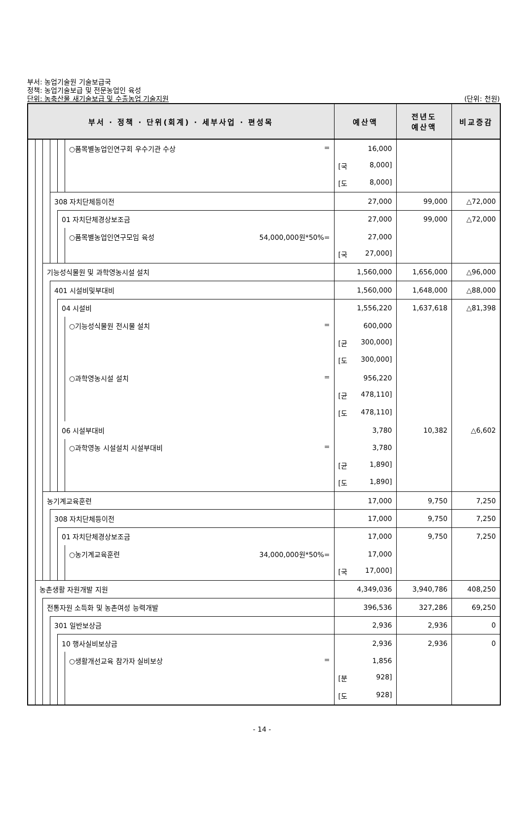부서: 농업기술원 기술보급국
정책: 농업기술보급 및 전문농업인 육성
단위: 농축산물 새기술보급 및 수출농업 기술지원
(단위: 천원)
| 부서 · 정책 · 단위(회계) · 세부사업 · 편성목 | | | | | | 예산액 | 전년도 예산액 | 비교증감 |
| --- | --- | --- | --- | --- | --- | --- | --- | --- |
| | | | | | ○품목별농업인연구회 우수기관 수상 = | 16,000 | | |
| | | | | | | [국 8,000] | | |
| | | | | | | [도 8,000] | | |
| | | | 308 자치단체등이전 | | | 27,000 | 99,000 | △72,000 |
| | | | | 01 자치단체경상보조금 | | 27,000 | 99,000 | △72,000 |
| | | | | | ○품목별농업인연구모임 육성 54,000,000원*50%= | 27,000 | | |
| | | | | | | [국 27,000] | | |
| | | 기능성식물원 및 과학영농시설 설치 | | | | 1,560,000 | 1,656,000 | △96,000 |
| | | | 401 시설비및부대비 | | | 1,560,000 | 1,648,000 | △88,000 |
| | | | | 04 시설비 | | 1,556,220 | 1,637,618 | △81,398 |
| | | | | | ○기능성식물원 전시물 설치 = | 600,000 | | |
| | | | | | | [균 300,000] | | |
| | | | | | | [도 300,000] | | |
| | | | | | ○과학영농시설 설치 = | 956,220 | | |
| | | | | | | [균 478,110] | | |
| | | | | | | [도 478,110] | | |
| | | | | 06 시설부대비 | | 3,780 | 10,382 | △6,602 |
| | | | | | ○과학영농 시설설치 시설부대비 = | 3,780 | | |
| | | | | | | [균 1,890] | | |
| | | | | | | [도 1,890] | | |
| | | 농기계교육훈련 | | | | 17,000 | 9,750 | 7,250 |
| | | | 308 자치단체등이전 | | | 17,000 | 9,750 | 7,250 |
| | | | | 01 자치단체경상보조금 | | 17,000 | 9,750 | 7,250 |
| | | | | | ○농기계교육훈련 34,000,000원*50%= | 17,000 | | |
| | | | | | | [국 17,000] | | |
| | 농촌생활 자원개발 지원 | | | | | 4,349,036 | 3,940,786 | 408,250 |
| | | 전통자원 소득화 및 농촌여성 능력개발 | | | | 396,536 | 327,286 | 69,250 |
| | | | 301 일반보상금 | | | 2,936 | 2,936 | 0 |
| | | | | 10 행사실비보상금 | | 2,936 | 2,936 | 0 |
| | | | | | ○생활개선교육 참가자 실비보상 = | 1,856 | | |
| | | | | | | [분 928] | | |
| | | | | | | [도 928] | | |
- 14 -